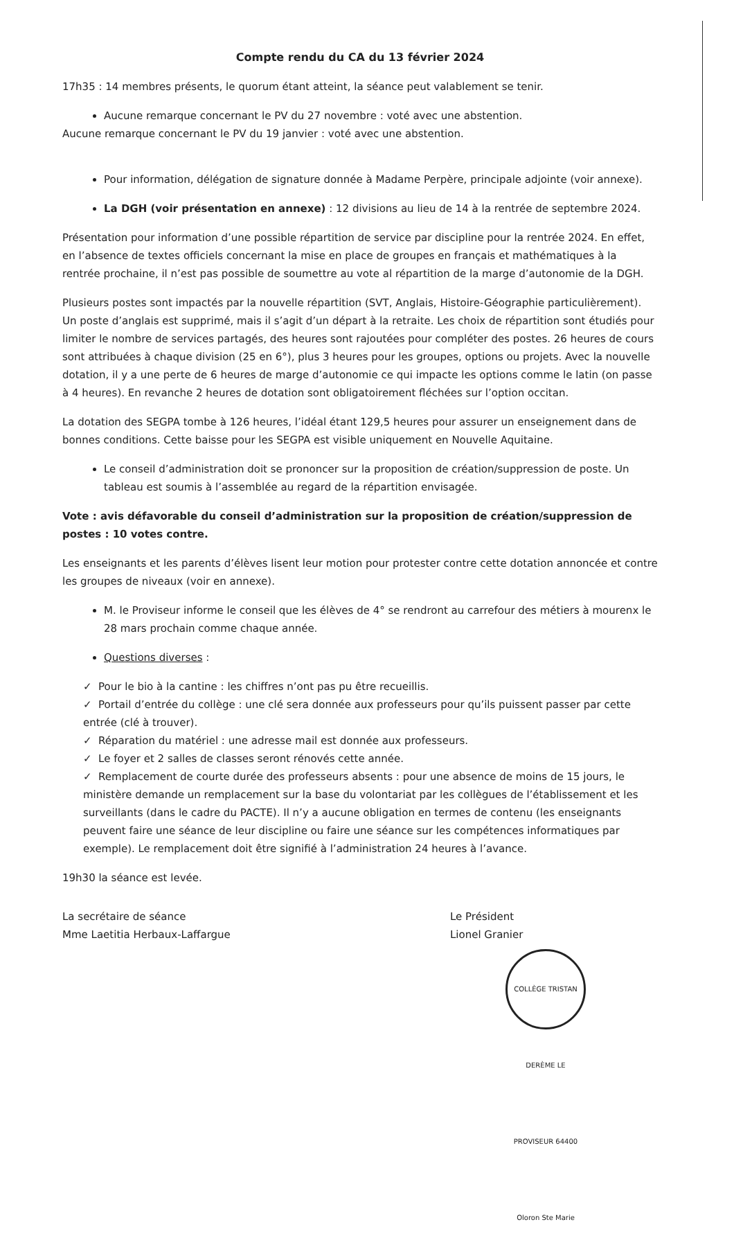Compte rendu du CA du 13 février 2024
17h35 : 14 membres présents, le quorum étant atteint, la séance peut valablement se tenir.
Aucune remarque concernant le PV du 27 novembre : voté avec une abstention.
Aucune remarque concernant le PV du 19 janvier : voté avec une abstention.
Pour information, délégation de signature donnée à Madame Perpère, principale adjointe (voir annexe).
La DGH (voir présentation en annexe) : 12 divisions au lieu de 14 à la rentrée de septembre 2024.
Présentation pour information d’une possible répartition de service par discipline pour la rentrée 2024. En effet, en l’absence de textes officiels concernant la mise en place de groupes en français et mathématiques à la rentrée prochaine, il n’est pas possible de soumettre au vote al répartition de la marge d’autonomie de la DGH.
Plusieurs postes sont impactés par la nouvelle répartition (SVT, Anglais, Histoire-Géographie particulièrement). Un poste d’anglais est supprimé, mais il s’agit d’un départ à la retraite. Les choix de répartition sont étudiés pour limiter le nombre de services partagés, des heures sont rajoutées pour compléter des postes. 26 heures de cours sont attribuées à chaque division (25 en 6°), plus 3 heures pour les groupes, options ou projets. Avec la nouvelle dotation, il y a une perte de 6 heures de marge d’autonomie ce qui impacte les options comme le latin (on passe à 4 heures). En revanche 2 heures de dotation sont obligatoirement fléchées sur l’option occitan.
La dotation des SEGPA tombe à 126 heures, l’idéal étant 129,5 heures pour assurer un enseignement dans de bonnes conditions. Cette baisse pour les SEGPA est visible uniquement en Nouvelle Aquitaine.
Le conseil d’administration doit se prononcer sur la proposition de création/suppression de poste. Un tableau est soumis à l’assemblée au regard de la répartition envisagée.
Vote : avis défavorable du conseil d’administration sur la proposition de création/suppression de postes : 10 votes contre.
Les enseignants et les parents d’élèves lisent leur motion pour protester contre cette dotation annoncée et contre les groupes de niveaux (voir en annexe).
M. le Proviseur informe le conseil que les élèves de 4° se rendront au carrefour des métiers à mourenx le 28 mars prochain comme chaque année.
Questions diverses :
✓ Pour le bio à la cantine : les chiffres n’ont pas pu être recueillis.
✓ Portail d’entrée du collège : une clé sera donnée aux professeurs pour qu’ils puissent passer par cette entrée (clé à trouver).
✓ Réparation du matériel : une adresse mail est donnée aux professeurs.
✓ Le foyer et 2 salles de classes seront rénovés cette année.
✓ Remplacement de courte durée des professeurs absents : pour une absence de moins de 15 jours, le ministère demande un remplacement sur la base du volontariat par les collègues de l’établissement et les surveillants (dans le cadre du PACTE). Il n’y a aucune obligation en termes de contenu (les enseignants peuvent faire une séance de leur discipline ou faire une séance sur les compétences informatiques par exemple). Le remplacement doit être signifié à l’administration 24 heures à l’avance.
19h30 la séance est levée.
La secrétaire de séance
Mme Laetitia Herbaux-Laffargue
Le Président
Lionel Granier
COLLÈGE TRISTAN DERÈME LE PROVISEUR 64400 Oloron Ste Marie